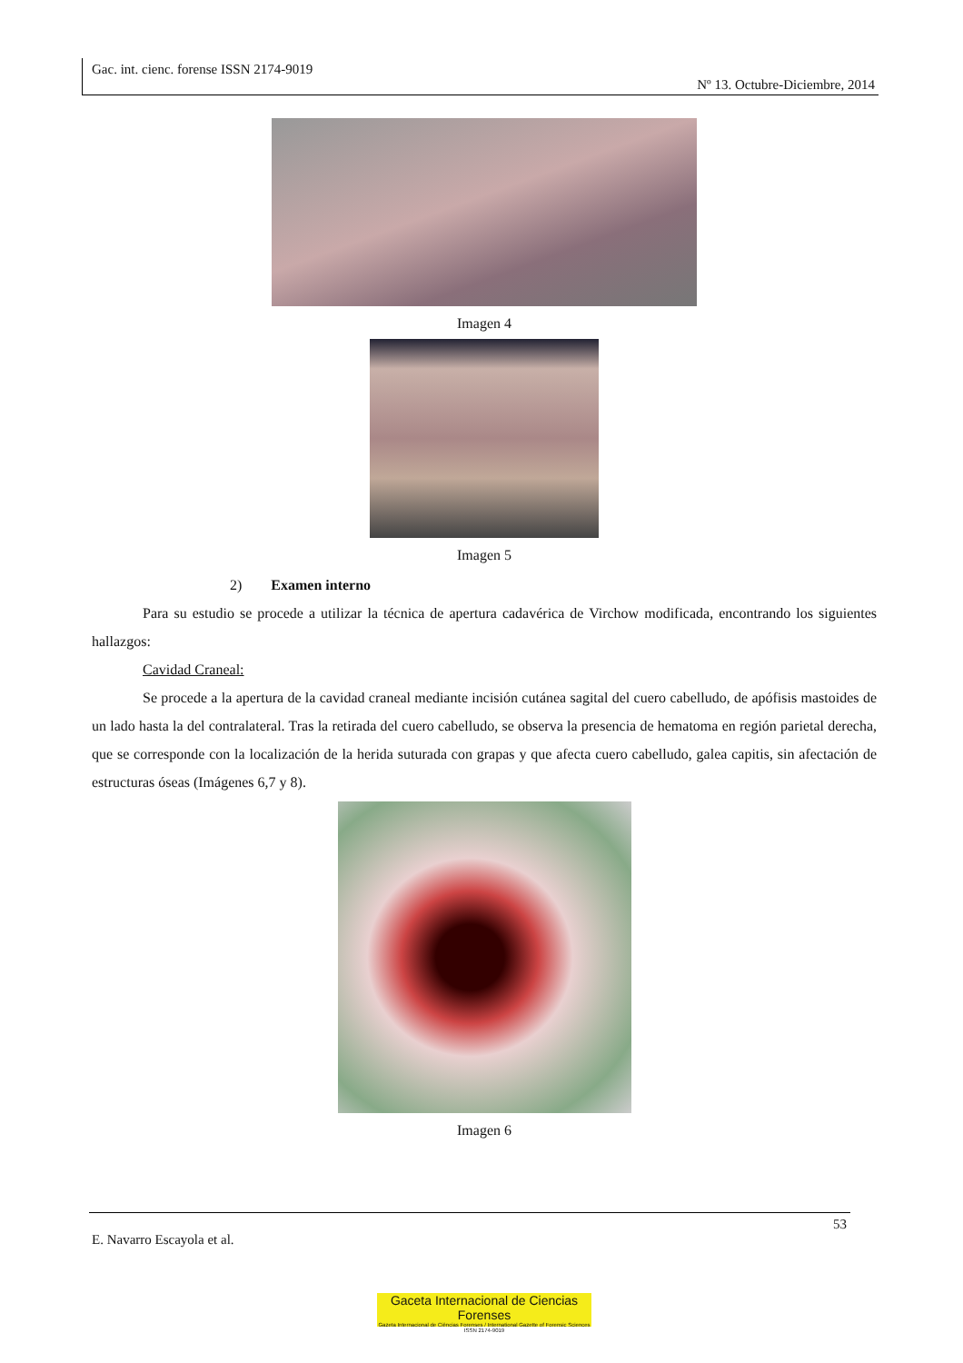Gac. int. cienc. forense ISSN 2174-9019
Nº 13. Octubre-Diciembre, 2014
Imagen 4
Imagen 5
2) Examen interno
Para su estudio se procede a utilizar la técnica de apertura cadavérica de Virchow modificada, encontrando los siguientes hallazgos:
Cavidad Craneal:
Se procede a la apertura de la cavidad craneal mediante incisión cutánea sagital del cuero cabelludo, de apófisis mastoides de un lado hasta la del contralateral. Tras la retirada del cuero cabelludo, se observa la presencia de hematoma en región parietal derecha, que se corresponde con la localización de la herida suturada con grapas y que afecta cuero cabelludo, galea capitis, sin afectación de estructuras óseas (Imágenes 6,7 y 8).
Imagen 6
53
E. Navarro Escayola et al.
Gaceta Internacional de Ciencias Forenses
Gazeta Internacional de Ciências Forenses / International Gazette of Forensic Sciences
ISSN 2174-9019